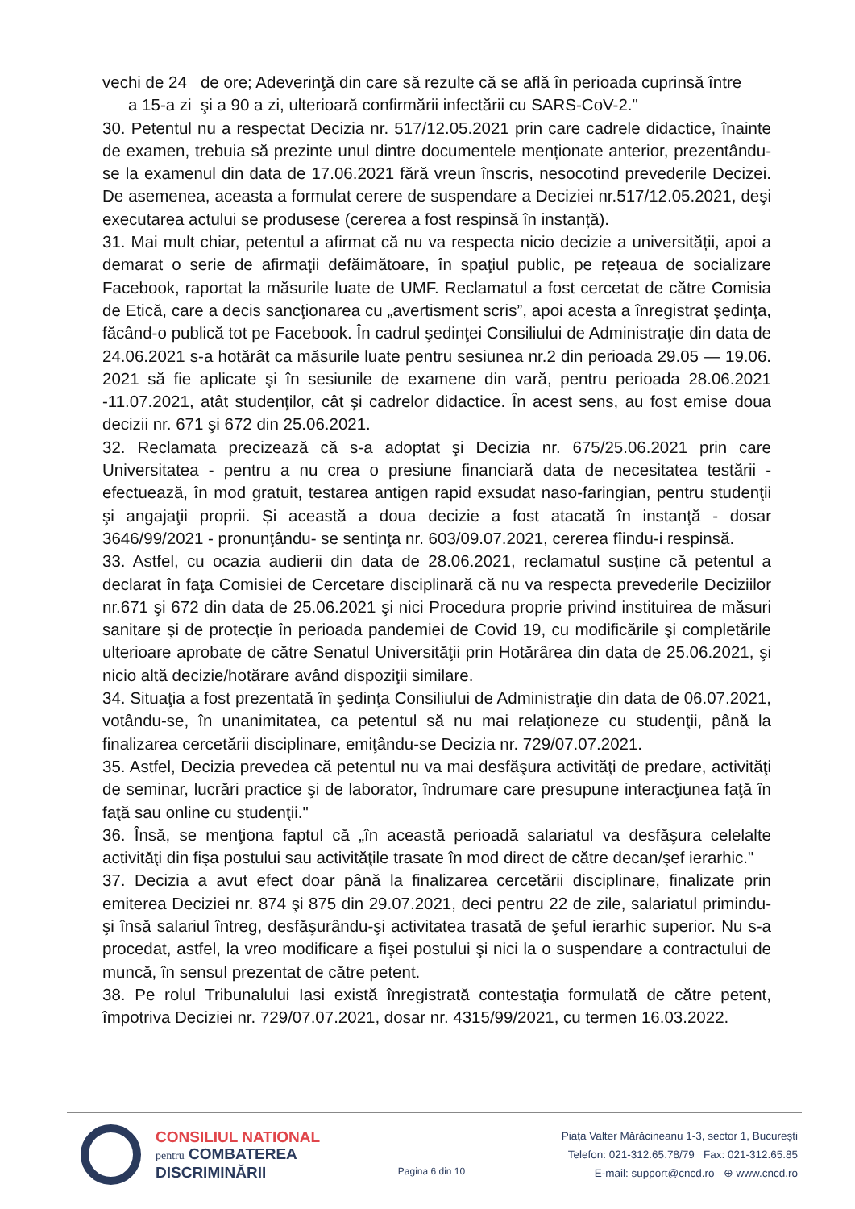vechi de 24 de ore; Adeverinţă din care să rezulte că se află în perioada cuprinsă între
a 15-a zi şi a 90 a zi, ulterioară confirmării infectării cu SARS-CoV-2."
30. Petentul nu a respectat Decizia nr. 517/12.05.2021 prin care cadrele didactice, înainte de examen, trebuia să prezinte unul dintre documentele menționate anterior, prezentându-se la examenul din data de 17.06.2021 fără vreun înscris, nesocotind prevederile Decizei. De asemenea, aceasta a formulat cerere de suspendare a Deciziei nr.517/12.05.2021, deşi executarea actului se produsese (cererea a fost respinsă în instanță).
31. Mai mult chiar, petentul a afirmat că nu va respecta nicio decizie a universității, apoi a demarat o serie de afirmaţii defăimătoare, în spaţiul public, pe rețeaua de socializare Facebook, raportat la măsurile luate de UMF. Reclamatul a fost cercetat de către Comisia de Etică, care a decis sancţionarea cu „avertisment scris”, apoi acesta a înregistrat şedinţa, făcând-o publică tot pe Facebook. În cadrul şedinţei Consiliului de Administraţie din data de 24.06.2021 s-a hotărât ca măsurile luate pentru sesiunea nr.2 din perioada 29.05 — 19.06. 2021 să fie aplicate şi în sesiunile de examene din vară, pentru perioada 28.06.2021 -11.07.2021, atât studenţilor, cât şi cadrelor didactice. În acest sens, au fost emise doua decizii nr. 671 şi 672 din 25.06.2021.
32. Reclamata precizează că s-a adoptat şi Decizia nr. 675/25.06.2021 prin care Universitatea - pentru a nu crea o presiune financiară data de necesitatea testării - efectuează, în mod gratuit, testarea antigen rapid exsudat naso-faringian, pentru studenţii şi angajaţii proprii. Și această a doua decizie a fost atacată în instanţă - dosar 3646/99/2021 - pronunţându- se sentinţa nr. 603/09.07.2021, cererea fîindu-i respinsă.
33. Astfel, cu ocazia audierii din data de 28.06.2021, reclamatul susține că petentul a declarat în faţa Comisiei de Cercetare disciplinară că nu va respecta prevederile Deciziilor nr.671 şi 672 din data de 25.06.2021 şi nici Procedura proprie privind instituirea de măsuri sanitare şi de protecţie în perioada pandemiei de Covid 19, cu modificările şi completările ulterioare aprobate de către Senatul Universităţii prin Hotărârea din data de 25.06.2021, şi nicio altă decizie/hotărare având dispoziţii similare.
34. Situaţia a fost prezentată în şedinţa Consiliului de Administraţie din data de 06.07.2021, votându-se, în unanimitatea, ca petentul să nu mai relaționeze cu studenţii, până la finalizarea cercetării disciplinare, emiţându-se Decizia nr. 729/07.07.2021.
35. Astfel, Decizia prevedea că petentul nu va mai desfăşura activităţi de predare, activităţi de seminar, lucrări practice şi de laborator, îndrumare care presupune interacţiunea faţă în faţă sau online cu studenţii."
36. Însă, se menţiona faptul că „în această perioadă salariatul va desfăşura celelalte activităţi din fişa postului sau activităţile trasate în mod direct de către decan/şef ierarhic."
37. Decizia a avut efect doar până la finalizarea cercetării disciplinare, finalizate prin emiterea Deciziei nr. 874 şi 875 din 29.07.2021, deci pentru 22 de zile, salariatul primindu-şi însă salariul întreg, desfăşurându-şi activitatea trasată de şeful ierarhic superior. Nu s-a procedat, astfel, la vreo modificare a fişei postului şi nici la o suspendare a contractului de muncă, în sensul prezentat de către petent.
38. Pe rolul Tribunalului Iasi există înregistrată contestaţia formulată de către petent, împotriva Deciziei nr. 729/07.07.2021, dosar nr. 4315/99/2021, cu termen 16.03.2022.
CONSILIUL NATIONAL
pentru COMBATEREA
DISCRIMINĂRII
Pagina 6 din 10
Piața Valter Mărăcineanu 1-3, sector 1, București
Telefon: 021-312.65.78/79 Fax: 021-312.65.85
E-mail: support@cncd.ro ⊕ www.cncd.ro